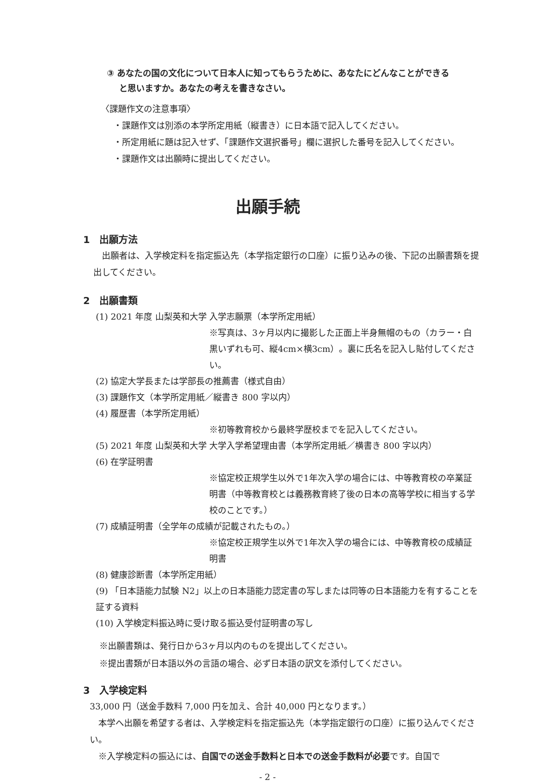③ あなたの国の文化について日本人に知ってもらうために、あなたにどんなことができる
と思いますか。あなたの考えを書きなさい。
〈課題作文の注意事項〉
・課題作文は別添の本学所定用紙（縦書き）に日本語で記入してください。
・所定用紙に題は記入せず、「課題作文選択番号」欄に選択した番号を記入してください。
・課題作文は出願時に提出してください。
出願手続
1　出願方法
　出願者は、入学検定料を指定振込先（本学指定銀行の口座）に振り込みの後、下記の出願書類を提出してください。
2　出願書類
(1) 2021 年度 山梨英和大学 入学志願票（本学所定用紙）
※写真は、3ヶ月以内に撮影した正面上半身無帽のもの（カラー・白黒いずれも可、縦4cm×横3cm）。裏に氏名を記入し貼付してください。
(2) 協定大学長または学部長の推薦書（様式自由）
(3) 課題作文（本学所定用紙／縦書き 800 字以内）
(4) 履歴書（本学所定用紙）
※初等教育校から最終学歴校までを記入してください。
(5) 2021 年度 山梨英和大学 大学入学希望理由書（本学所定用紙／横書き 800 字以内）
(6) 在学証明書
※協定校正規学生以外で1年次入学の場合には、中等教育校の卒業証明書（中等教育校とは義務教育終了後の日本の高等学校に相当する学校のことです。）
(7) 成績証明書（全学年の成績が記載されたもの。）
※協定校正規学生以外で1年次入学の場合には、中等教育校の成績証明書
(8) 健康診断書（本学所定用紙）
(9) 「日本語能力試験 N2」以上の日本語能力認定書の写しまたは同等の日本語能力を有することを証する資料
(10) 入学検定料振込時に受け取る振込受付証明書の写し
※出願書類は、発行日から3ヶ月以内のものを提出してください。
※提出書類が日本語以外の言語の場合、必ず日本語の訳文を添付してください。
3　入学検定料
33,000 円（送金手数料 7,000 円を加え、合計 40,000 円となります。）
　本学へ出願を希望する者は、入学検定料を指定振込先（本学指定銀行の口座）に振り込んでください。
　※入学検定料の振込には、自国での送金手数料と日本での送金手数料が必要です。自国で
- 2 -